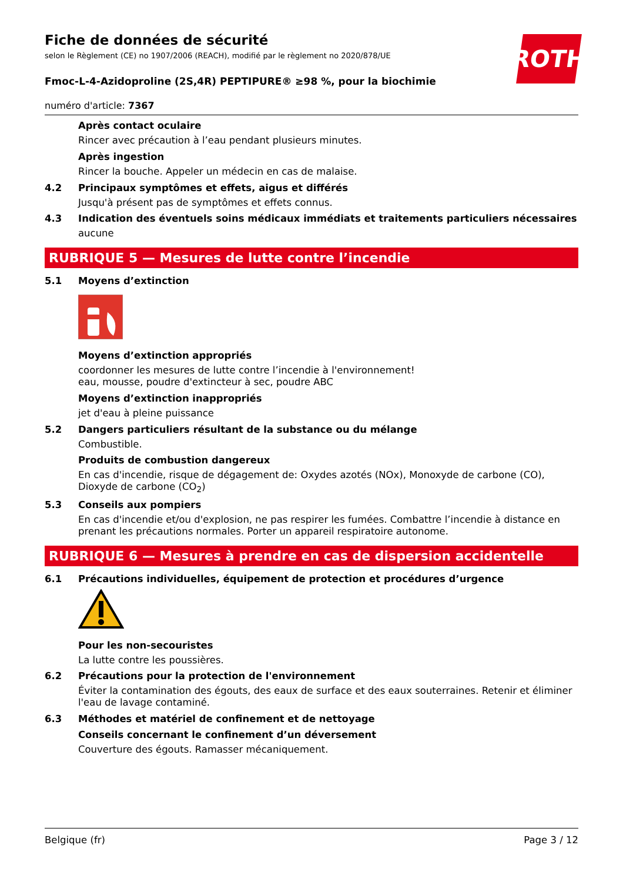ROTH
Fiche de données de sécurité
selon le Règlement (CE) no 1907/2006 (REACH), modifié par le règlement no 2020/878/UE
Fmoc-L-4-Azidoproline (2S,4R) PEPTIPURE® ≥98 %, pour la biochimie
numéro d'article: 7367
Après contact oculaire
Rincer avec précaution à l’eau pendant plusieurs minutes.
Après ingestion
Rincer la bouche. Appeler un médecin en cas de malaise.
4.2 Principaux symptômes et effets, aigus et différés
Jusqu'à présent pas de symptômes et effets connus.
4.3 Indication des éventuels soins médicaux immédiats et traitements particuliers nécessaires
aucune
RUBRIQUE 5 — Mesures de lutte contre l’incendie
5.1 Moyens d’extinction
Moyens d’extinction appropriés
coordonner les mesures de lutte contre l’incendie à l'environnement!
eau, mousse, poudre d'extincteur à sec, poudre ABC
Moyens d’extinction inappropriés
jet d'eau à pleine puissance
5.2 Dangers particuliers résultant de la substance ou du mélange
Combustible.
Produits de combustion dangereux
En cas d'incendie, risque de dégagement de: Oxydes azotés (NOx), Monoxyde de carbone (CO), Dioxyde de carbone (CO<sub>2</sub>)
5.3 Conseils aux pompiers
En cas d'incendie et/ou d'explosion, ne pas respirer les fumées. Combattre l’incendie à distance en prenant les précautions normales. Porter un appareil respiratoire autonome.
RUBRIQUE 6 — Mesures à prendre en cas de dispersion accidentelle
6.1 Précautions individuelles, équipement de protection et procédures d’urgence
Pour les non-secouristes
La lutte contre les poussières.
6.2 Précautions pour la protection de l'environnement
Éviter la contamination des égouts, des eaux de surface et des eaux souterraines. Retenir et éliminer l'eau de lavage contaminé.
6.3 Méthodes et matériel de confinement et de nettoyage
Conseils concernant le confinement d’un déversement
Couverture des égouts. Ramasser mécaniquement.
Belgique (fr) Page 3 / 12